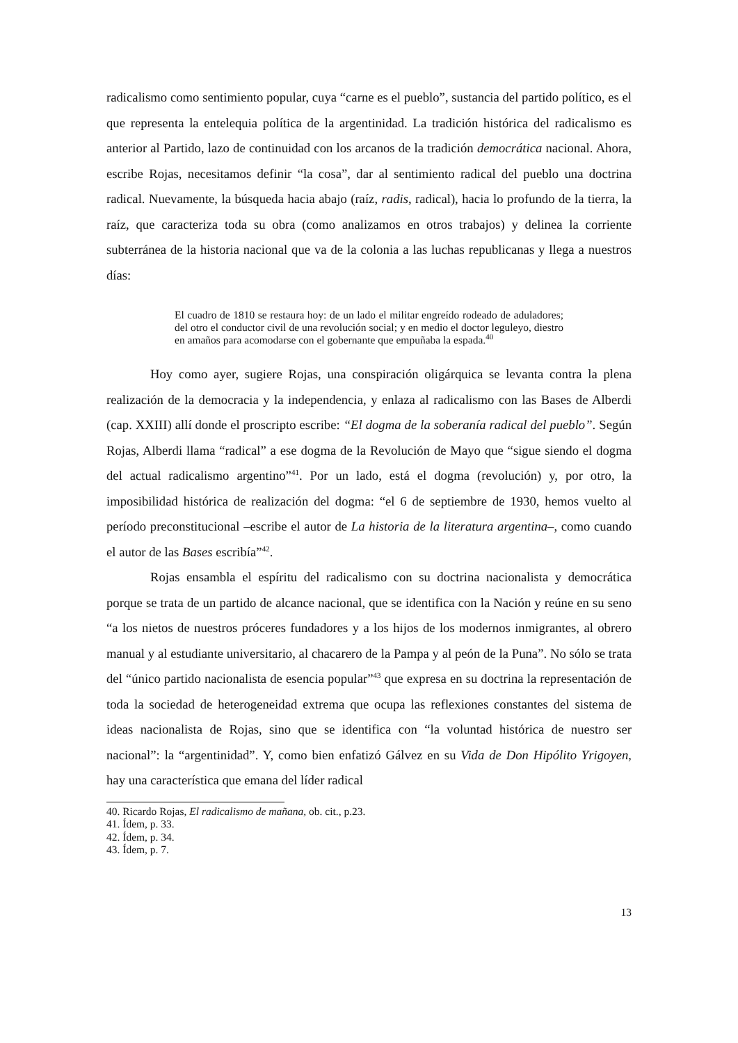radicalismo como sentimiento popular, cuya “carne es el pueblo”, sustancia del partido político, es el que representa la entelequia política de la argentinidad. La tradición histórica del radicalismo es anterior al Partido, lazo de continuidad con los arcanos de la tradición democrática nacional. Ahora, escribe Rojas, necesitamos definir “la cosa”, dar al sentimiento radical del pueblo una doctrina radical. Nuevamente, la búsqueda hacia abajo (raíz, radis, radical), hacia lo profundo de la tierra, la raíz, que caracteriza toda su obra (como analizamos en otros trabajos) y delinea la corriente subterránea de la historia nacional que va de la colonia a las luchas republicanas y llega a nuestros días:
El cuadro de 1810 se restaura hoy: de un lado el militar engreído rodeado de aduladores; del otro el conductor civil de una revolución social; y en medio el doctor leguleyo, diestro en amaños para acomodarse con el gobernante que empuñaba la espada.<sup>40</sup>
Hoy como ayer, sugiere Rojas, una conspiración oligárquica se levanta contra la plena realización de la democracia y la independencia, y enlaza al radicalismo con las Bases de Alberdi (cap. XXIII) allí donde el proscripto escribe: “El dogma de la soberanía radical del pueblo”. Según Rojas, Alberdi llama “radical” a ese dogma de la Revolución de Mayo que “sigue siendo el dogma del actual radicalismo argentino”<sup>41</sup>. Por un lado, está el dogma (revolución) y, por otro, la imposibilidad histórica de realización del dogma: “el 6 de septiembre de 1930, hemos vuelto al período preconstitucional –escribe el autor de La historia de la literatura argentina–, como cuando el autor de las Bases escribía”<sup>42</sup>.
Rojas ensambla el espíritu del radicalismo con su doctrina nacionalista y democrática porque se trata de un partido de alcance nacional, que se identifica con la Nación y reúne en su seno “a los nietos de nuestros próceres fundadores y a los hijos de los modernos inmigrantes, al obrero manual y al estudiante universitario, al chacarero de la Pampa y al peón de la Puna”. No sólo se trata del “único partido nacionalista de esencia popular”<sup>43</sup> que expresa en su doctrina la representación de toda la sociedad de heterogeneidad extrema que ocupa las reflexiones constantes del sistema de ideas nacionalista de Rojas, sino que se identifica con “la voluntad histórica de nuestro ser nacional”: la “argentinidad”. Y, como bien enfatizó Gálvez en su Vida de Don Hipólito Yrigoyen, hay una característica que emana del líder radical
40. Ricardo Rojas, El radicalismo de mañana, ob. cit., p.23.
41. Ídem, p. 33.
42. Ídem, p. 34.
43. Ídem, p. 7.
13